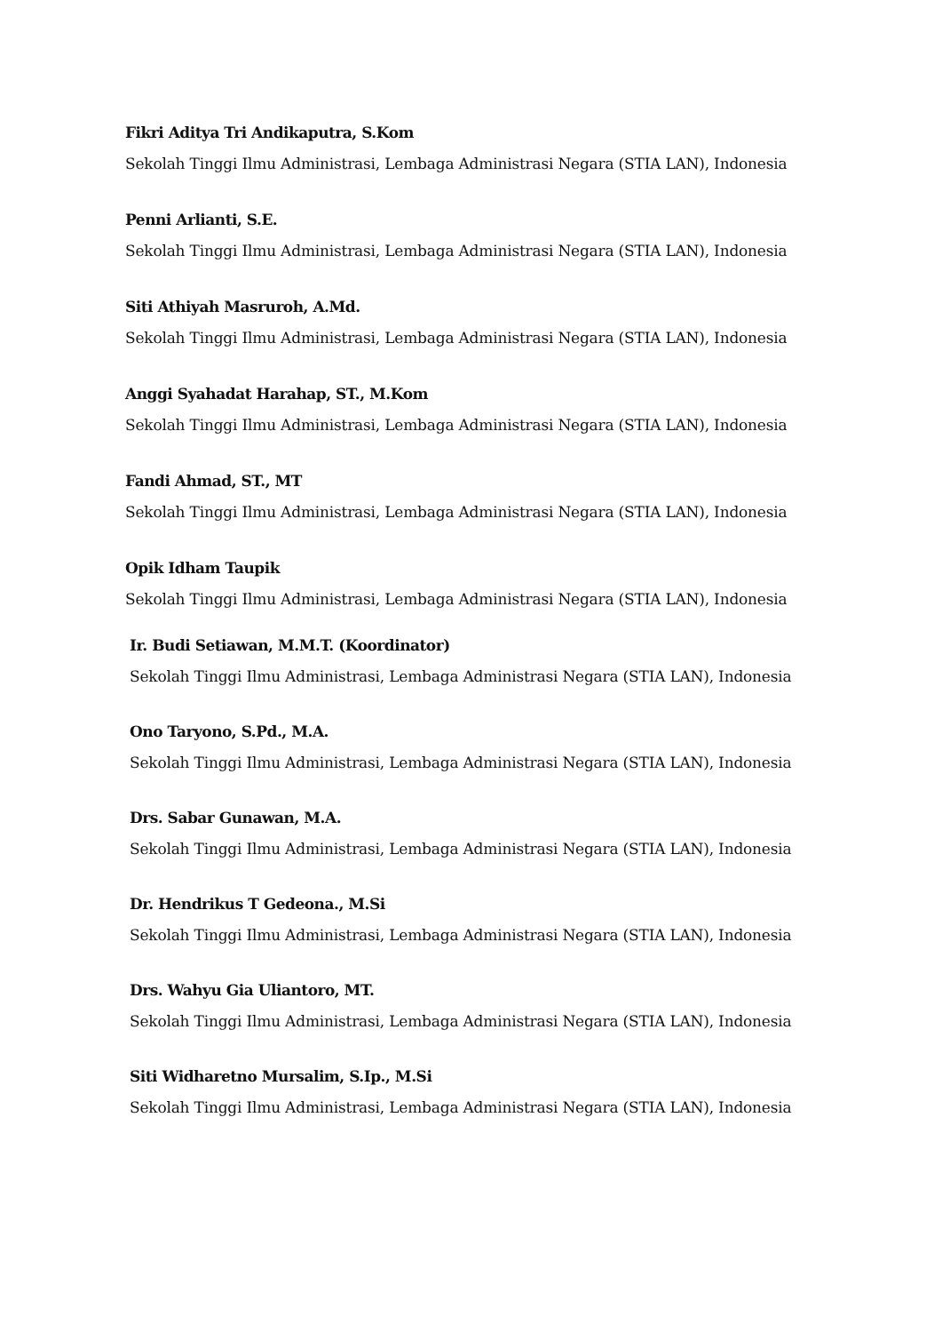Fikri Aditya Tri Andikaputra, S.Kom
Sekolah Tinggi Ilmu Administrasi, Lembaga Administrasi Negara (STIA LAN), Indonesia
Penni Arlianti, S.E.
Sekolah Tinggi Ilmu Administrasi, Lembaga Administrasi Negara (STIA LAN), Indonesia
Siti Athiyah Masruroh, A.Md.
Sekolah Tinggi Ilmu Administrasi, Lembaga Administrasi Negara (STIA LAN), Indonesia
Anggi Syahadat Harahap, ST., M.Kom
Sekolah Tinggi Ilmu Administrasi, Lembaga Administrasi Negara (STIA LAN), Indonesia
Fandi Ahmad, ST., MT
Sekolah Tinggi Ilmu Administrasi, Lembaga Administrasi Negara (STIA LAN), Indonesia
Opik Idham Taupik
Sekolah Tinggi Ilmu Administrasi, Lembaga Administrasi Negara (STIA LAN), Indonesia
Ir. Budi Setiawan, M.M.T. (Koordinator)
Sekolah Tinggi Ilmu Administrasi, Lembaga Administrasi Negara (STIA LAN), Indonesia
Ono Taryono, S.Pd., M.A.
Sekolah Tinggi Ilmu Administrasi, Lembaga Administrasi Negara (STIA LAN), Indonesia
Drs. Sabar Gunawan, M.A.
Sekolah Tinggi Ilmu Administrasi, Lembaga Administrasi Negara (STIA LAN), Indonesia
Dr. Hendrikus T Gedeona., M.Si
Sekolah Tinggi Ilmu Administrasi, Lembaga Administrasi Negara (STIA LAN), Indonesia
Drs. Wahyu Gia Uliantoro, MT.
Sekolah Tinggi Ilmu Administrasi, Lembaga Administrasi Negara (STIA LAN), Indonesia
Siti Widharetno Mursalim, S.Ip., M.Si
Sekolah Tinggi Ilmu Administrasi, Lembaga Administrasi Negara (STIA LAN), Indonesia